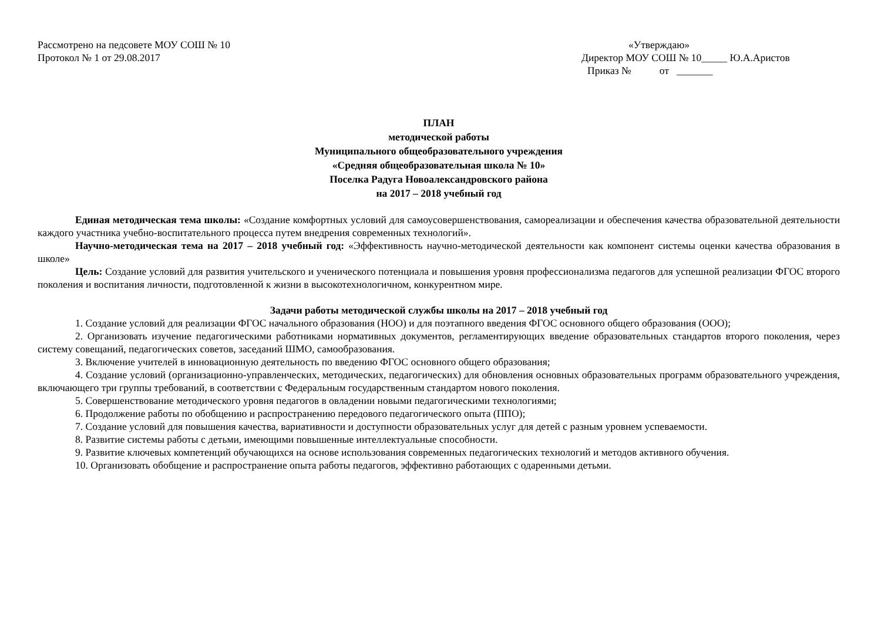Рассмотрено на педсовете МОУ СОШ № 10
Протокол № 1 от 29.08.2017
«Утверждаю»
Директор МОУ СОШ № 10_____ Ю.А.Аристов
Приказ № от _______
ПЛАН
методической работы
Муниципального общеобразовательного учреждения
«Средняя общеобразовательная школа № 10»
Поселка Радуга Новоалександровского района
на 2017 – 2018 учебный год
Единая методическая тема школы: «Создание комфортных условий для самоусовершенствования, самореализации и обеспечения качества образовательной деятельности каждого участника учебно-воспитательного процесса путем внедрения современных технологий».
Научно-методическая тема на 2017 – 2018 учебный год: «Эффективность научно-методической деятельности как компонент системы оценки качества образования в школе»
Цель: Создание условий для развития учительского и ученического потенциала и повышения уровня профессионализма педагогов для успешной реализации ФГОС второго поколения и воспитания личности, подготовленной к жизни в высокотехнологичном, конкурентном мире.
Задачи работы методической службы школы на 2017 – 2018 учебный год
1. Создание условий для реализации ФГОС начального образования (НОО) и для поэтапного введения ФГОС основного общего образования (ООО);
2. Организовать изучение педагогическими работниками нормативных документов, регламентирующих введение образовательных стандартов второго поколения, через систему совещаний, педагогических советов, заседаний ШМО, самообразования.
3. Включение учителей в инновационную деятельность по введению ФГОС основного общего образования;
4. Создание условий (организационно-управленческих, методических, педагогических) для обновления основных образовательных программ образовательного учреждения, включающего три группы требований, в соответствии с Федеральным государственным стандартом нового поколения.
5. Совершенствование методического уровня педагогов в овладении новыми педагогическими технологиями;
6. Продолжение работы по обобщению и распространению передового педагогического опыта (ППО);
7. Создание условий для повышения качества, вариативности и доступности образовательных услуг для детей с разным уровнем успеваемости.
8. Развитие системы работы с детьми, имеющими повышенные интеллектуальные способности.
9. Развитие ключевых компетенций обучающихся на основе использования современных педагогических технологий и методов активного обучения.
10. Организовать обобщение и распространение опыта работы педагогов, эффективно работающих с одаренными детьми.